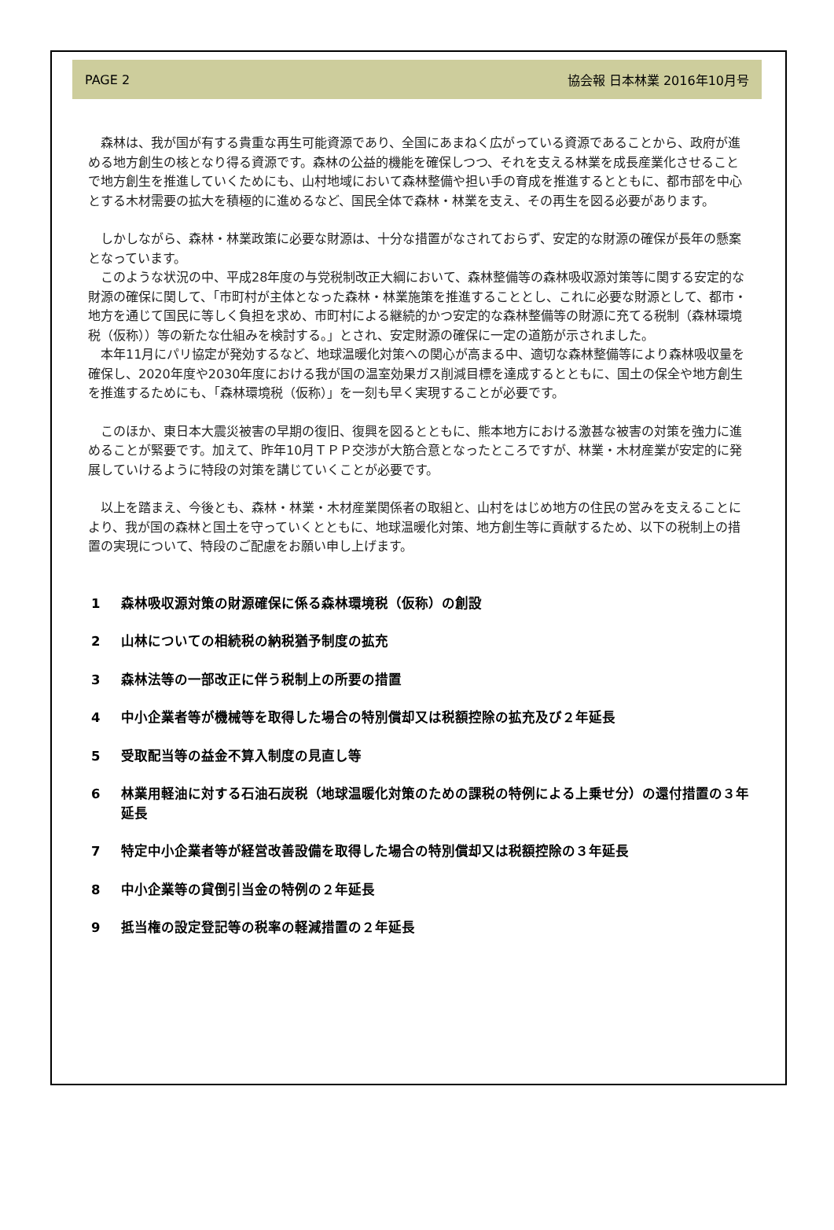PAGE 2 協会報 日本林業 2016年10月号
森林は、我が国が有する貴重な再生可能資源であり、全国にあまねく広がっている資源であることから、政府が進める地方創生の核となり得る資源です。森林の公益的機能を確保しつつ、それを支える林業を成長産業化させることで地方創生を推進していくためにも、山村地域において森林整備や担い手の育成を推進するとともに、都市部を中心とする木材需要の拡大を積極的に進めるなど、国民全体で森林・林業を支え、その再生を図る必要があります。
しかしながら、森林・林業政策に必要な財源は、十分な措置がなされておらず、安定的な財源の確保が長年の懸案となっています。
このような状況の中、平成28年度の与党税制改正大綱において、森林整備等の森林吸収源対策等に関する安定的な財源の確保に関して、「市町村が主体となった森林・林業施策を推進することとし、これに必要な財源として、都市・地方を通じて国民に等しく負担を求め、市町村による継続的かつ安定的な森林整備等の財源に充てる税制（森林環境税（仮称））等の新たな仕組みを検討する。」とされ、安定財源の確保に一定の道筋が示されました。
本年11月にパリ協定が発効するなど、地球温暖化対策への関心が高まる中、適切な森林整備等により森林吸収量を確保し、2020年度や2030年度における我が国の温室効果ガス削減目標を達成するとともに、国土の保全や地方創生を推進するためにも、「森林環境税（仮称）」を一刻も早く実現することが必要です。
このほか、東日本大震災被害の早期の復旧、復興を図るとともに、熊本地方における激甚な被害の対策を強力に進めることが緊要です。加えて、昨年10月ＴＰＰ交渉が大筋合意となったところですが、林業・木材産業が安定的に発展していけるように特段の対策を講じていくことが必要です。
以上を踏まえ、今後とも、森林・林業・木材産業関係者の取組と、山村をはじめ地方の住民の営みを支えることにより、我が国の森林と国土を守っていくとともに、地球温暖化対策、地方創生等に貢献するため、以下の税制上の措置の実現について、特段のご配慮をお願い申し上げます。
1 森林吸収源対策の財源確保に係る森林環境税（仮称）の創設
2 山林についての相続税の納税猶予制度の拡充
3 森林法等の一部改正に伴う税制上の所要の措置
4 中小企業者等が機械等を取得した場合の特別償却又は税額控除の拡充及び２年延長
5 受取配当等の益金不算入制度の見直し等
6 林業用軽油に対する石油石炭税（地球温暖化対策のための課税の特例による上乗せ分）の還付措置の３年延長
7 特定中小企業者等が経営改善設備を取得した場合の特別償却又は税額控除の３年延長
8 中小企業等の貸倒引当金の特例の２年延長
9 抵当権の設定登記等の税率の軽減措置の２年延長